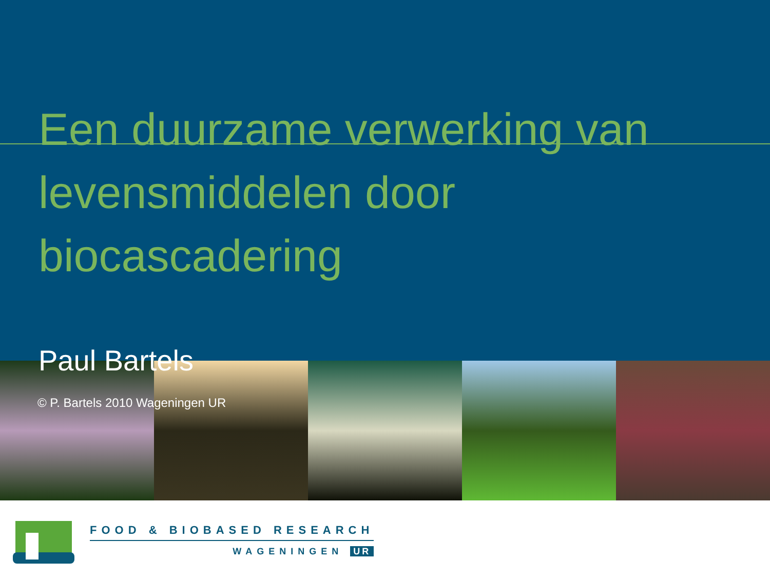Een duurzame verwerking van levensmiddelen door biocascadering
Paul Bartels
© P. Bartels 2010 Wageningen UR
FOOD & BIOBASED RESEARCH
WAGENINGEN UR